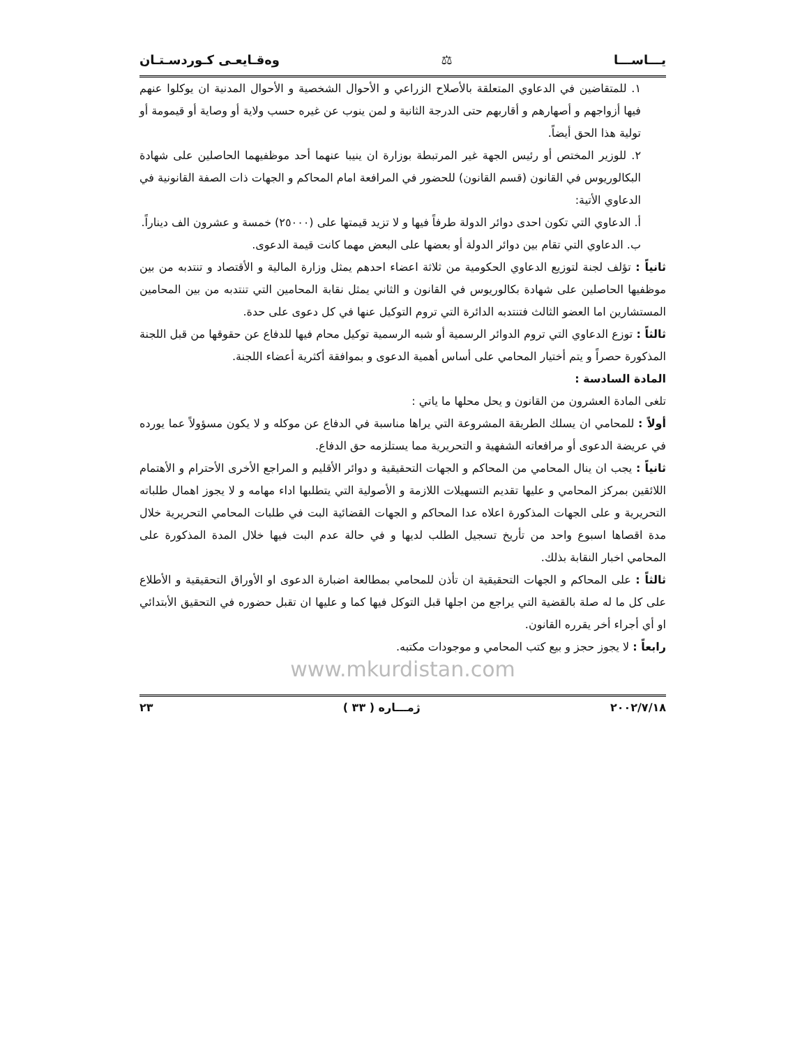يـــاســـا ⚖ وەقـايعـی كـوردسـتـان
١. للمتقاضين في الدعاوي المتعلقة بالأصلاح الزراعي و الأحوال الشخصية و الأحوال المدنية ان يوكلوا عنهم فيها أزواجهم و أصهارهم و أقاربهم حتى الدرجة الثانية و لمن ينوب عن غيره حسب ولاية أو وصاية أو قيمومة أو تولية هذا الحق أيضاً.
٢. للوزير المختص أو رئيس الجهة غير المرتبطة بوزارة ان ينيبا عنهما أحد موظفيهما الحاصلين على شهادة البكالوريوس في القانون (قسم القانون) للحضور في المرافعة امام المحاكم و الجهات ذات الصفة القانونية في الدعاوي الأتية:
أ. الدعاوي التي تكون احدى دوائر الدولة طرفاً فيها و لا تزيد قيمتها على (٢٥٠٠٠) خمسة و عشرون الف ديناراً.
ب. الدعاوي التي تقام بين دوائر الدولة أو بعضها على البعض مهما كانت قيمة الدعوى.
ثانياً : تؤلف لجنة لتوزيع الدعاوي الحكومية من ثلاثة اعضاء احدهم يمثل وزارة المالية و الأقتصاد و تنتدبه من بين موظفيها الحاصلين على شهادة بكالوريوس في القانون و الثاني يمثل نقابة المحامين التي تنتدبه من بين المحامين المستشارين اما العضو الثالث فتنتدبه الدائرة التي تروم التوكيل عنها في كل دعوى على حدة.
ثالثاً : توزع الدعاوي التي تروم الدوائر الرسمية أو شبه الرسمية توكيل محام فيها للدفاع عن حقوقها من قبل اللجنة المذكورة حصراً و يتم أختيار المحامي على أساس أهمية الدعوى و بموافقة أكثرية أعضاء اللجنة.
المادة السادسة :
تلغى المادة العشرون من القانون و يحل محلها ما ياتي :
أولاً : للمحامي ان يسلك الطريقة المشروعة التي يراها مناسبة في الدفاع عن موكله و لا يكون مسؤولاً عما يورده في عريضة الدعوى أو مرافعاته الشفهية و التحريرية مما يستلزمه حق الدفاع.
ثانياً : يجب ان ينال المحامي من المحاكم و الجهات التحقيقية و دوائر الأقليم و المراجع الأخرى الأحترام و الأهتمام اللائقين بمركز المحامي و عليها تقديم التسهيلات اللازمة و الأصولية التي يتطلبها اداء مهامه و لا يجوز اهمال طلباته التحريرية و على الجهات المذكورة اعلاه عدا المحاكم و الجهات القضائية البت في طلبات المحامي التحريرية خلال مدة اقصاها اسبوع واحد من تأريخ تسجيل الطلب لديها و في حالة عدم البت فيها خلال المدة المذكورة على المحامي اخبار النقابة بذلك.
ثالثاً : على المحاكم و الجهات التحقيقية ان تأذن للمحامي بمطالعة اضبارة الدعوى او الأوراق التحقيقية و الأطلاع على كل ما له صلة بالقضية التي يراجع من اجلها قبل التوكل فيها كما و عليها ان تقبل حضوره في التحقيق الأبتدائي او أي أجراء أخر يقرره القانون.
رابعاً : لا يجوز حجز و بيع كتب المحامي و موجودات مكتبه.
www.mkurdistan.com
٢٠٠٢/٧/١٨ ژمـــاره ( ٣٣ ) ٢٣